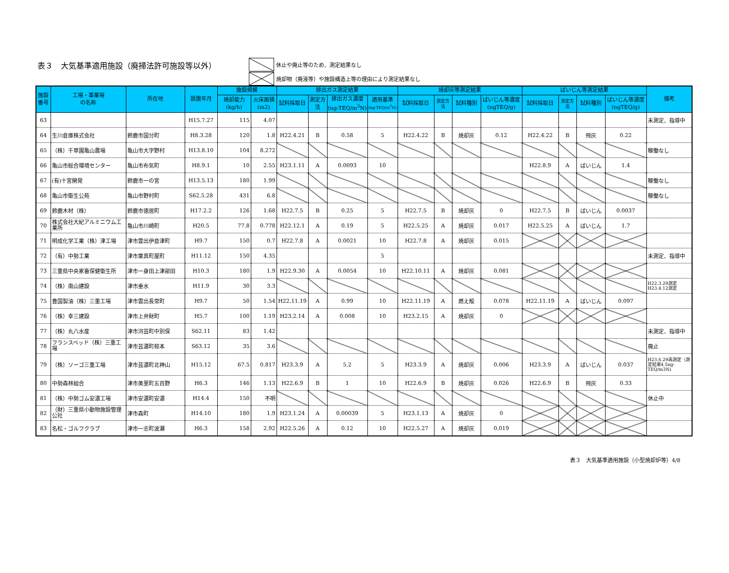表３　大気基準適用施設（廃掃法許可施設等以外）
休止や廃止等のため、測定結果なし
焼却物（廃液等）や施設構造上等の理由により測定結果なし
| 施設 番号 | 工場・事業場 の名称 | 所在地 | 設置年月 | 施設規模 | | 排出ガス測定結果 | | | | 焼却灰等測定結果 | | | | ばいじん等測定結果 | | | | 備考 |
| --- | --- | --- | --- | --- | --- | --- | --- | --- | --- | --- | --- | --- | --- | --- | --- | --- | --- | --- |
| | | | | 焼却能力 (kg/h) | 火床面積 (m2) | 試料採取日 | 測定方法 | 排出ガス濃度 (ng-TEQ/m<sup>3</sup>N) | 適用基準 (ng-TEQ/m<sup>3</sup>N) | 試料採取日 | 測定方法 | 試料種別 | ばいじん等濃度 (ngTEQ/g) | 試料採取日 | 測定方法 | 試料種別 | ばいじん等濃度 (ngTEQ/g) | |
| 63 | | | H15.7.27 | 115 | 4.07 | | | | | | | | | | | | | 未測定、指導中 |
| 64 | 生川倉庫株式会社 | 鈴鹿市国分町 | H8.3.28 | 120 | 1.8 | H22.4.21 | B | 0.58 | 5 | H22.4.22 | B | 焼却灰 | 0.12 | H22.4.22 | B | 飛灰 | 0.22 | |
| 65 | （株）千草園亀山農場 | 亀山市大字野村 | H13.8.10 | 104 | 8.272 | | | | | | | | | | | | | 稼働なし |
| 66 | 亀山市総合環境センター | 亀山市布気町 | H8.9.1 | 10 | 2.55 | H23.1.11 | A | 0.0093 | 10 | | | | | H22.8.9 | A | ばいじん | 1.4 | |
| 67 | (有)十宮開発 | 鈴鹿市一の宮 | H13.5.13 | 180 | 1.99 | | | | | | | | | | | | | 稼働なし |
| 68 | 亀山市衛生公苑 | 亀山市野村町 | S62.5.28 | 431 | 6.8 | | | | | | | | | | | | | 稼働なし |
| 69 | 鈴鹿木材（株） | 鈴鹿市徳居町 | H17.2.2 | 126 | 1.68 | H22.7.5 | B | 0.25 | 5 | H22.7.5 | B | 焼却灰 | 0 | H22.7.5 | B | ばいじん | 0.0037 | |
| 70 | 株式会社大紀アルミニウム工業所 | 亀山市川崎町 | H20.5 | 77.8 | 0.778 | H22.12.1 | A | 0.19 | 5 | H22.5.25 | A | 焼却灰 | 0.017 | H22.5.25 | A | ばいじん | 1.7 | |
| 71 | 明成化学工業（株）津工場 | 津市雲出伊倉津町 | H9.7 | 150 | 0.7 | H22.7.8 | A | 0.0021 | 10 | H22.7.8 | A | 焼却灰 | 0.015 | | | | | |
| 72 | （有）中勢工業 | 津市栗真町屋町 | H11.12 | 150 | 4.35 | | | | 5 | | | | | | | | | 未測定、指導中 |
| 73 | 三重県中央家畜保健衛生所 | 津市一身田上津部田 | H10.3 | 180 | 1.9 | H22.9.30 | A | 0.0054 | 10 | H22.10.11 | A | 焼却灰 | 0.081 | | | | | |
| 74 | （株）南山建設 | 津市垂水 | H11.9 | 30 | 3.3 | | | | | | | | | | | | | H22.3.29測定 H23.4.12測定 |
| 75 | 豊国製油（株）三重工場 | 津市雲出長常町 | H9.7 | 50 | 1.54 | H22.11.19 | A | 0.99 | 10 | H22.11.19 | A | 燃え殻 | 0.078 | H22.11.19 | A | ばいじん | 0.097 | |
| 76 | （株）幸三建設 | 津市上弁財町 | H5.7 | 100 | 1.19 | H23.2.14 | A | 0.008 | 10 | H23.2.15 | A | 焼却灰 | 0 | | | | | |
| 77 | （株）丸八水産 | 津市河芸町中別保 | S62.11 | 83 | 1.42 | | | | | | | | | | | | | 未測定、指導中 |
| 78 | フランスベッド（株）三重工場 | 津市芸濃町椋本 | S63.12 | 35 | 3.6 | | | | | | | | | | | | | 廃止 |
| 79 | （株）ソーゴ三重工場 | 津市芸濃町北神山 | H15.12 | 67.5 | 0.817 | H23.3.9 | A | 5.2 | 5 | H23.3.9 | A | 焼却灰 | 0.006 | H23.3.9 | A | ばいじん | 0.037 | H23.6.29再測定（測定結果4.5ng-TEQ/m3N) |
| 80 | 中勢森林組合 | 津市美里町五百野 | H6.3 | 146 | 1.13 | H22.6.9 | B | 1 | 10 | H22.6.9 | B | 焼却灰 | 0.026 | H22.6.9 | B | 飛灰 | 0.33 | |
| 81 | （株）中勢ゴム安濃工場 | 津市安濃町安濃 | H14.4 | 150 | 不明 | | | | | | | | | | | | | 休止中 |
| 82 | （財）三重県小動物施設管理公社 | 津市森町 | H14.10 | 180 | 1.9 | H23.1.24 | A | 0.00039 | 5 | H23.1.13 | A | 焼却灰 | 0 | | | | | |
| 83 | 名松・ゴルフクラブ | 津市一志町波瀬 | H6.3 | 158 | 2.92 | H22.5.26 | A | 0.12 | 10 | H22.5.27 | A | 焼却灰 | 0.019 | | | | | |
表３　大気基準適用施設（小型焼却炉等）4/8